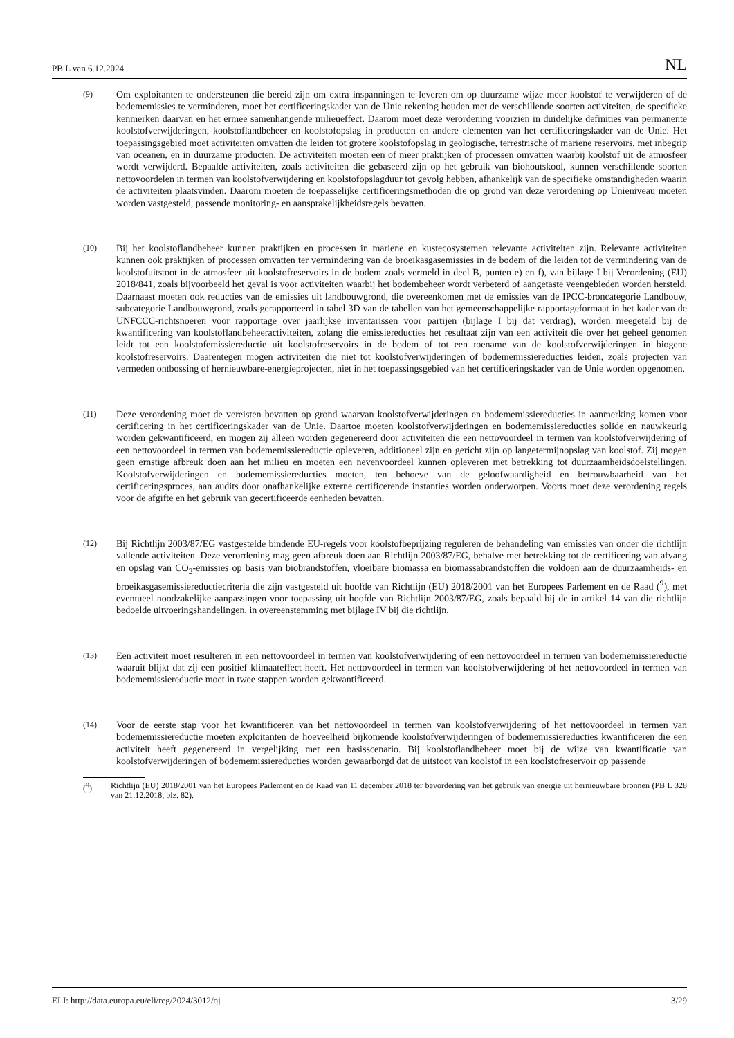PB L van 6.12.2024 NL
(9)
Om exploitanten te ondersteunen die bereid zijn om extra inspanningen te leveren om op duurzame wijze meer koolstof te verwijderen of de bodememissies te verminderen, moet het certificeringskader van de Unie rekening houden met de verschillende soorten activiteiten, de specifieke kenmerken daarvan en het ermee samenhangende milieueffect. Daarom moet deze verordening voorzien in duidelijke definities van permanente koolstofverwijderingen, koolstoflandbeheer en koolstofopslag in producten en andere elementen van het certificeringskader van de Unie. Het toepassingsgebied moet activiteiten omvatten die leiden tot grotere koolstofopslag in geologische, terrestrische of mariene reservoirs, met inbegrip van oceanen, en in duurzame producten. De activiteiten moeten een of meer praktijken of processen omvatten waarbij koolstof uit de atmosfeer wordt verwijderd. Bepaalde activiteiten, zoals activiteiten die gebaseerd zijn op het gebruik van biohoutskool, kunnen verschillende soorten nettovoordelen in termen van koolstofverwijdering en koolstofopslagduur tot gevolg hebben, afhankelijk van de specifieke omstandigheden waarin de activiteiten plaatsvinden. Daarom moeten de toepasselijke certificeringsmethoden die op grond van deze verordening op Unieniveau moeten worden vastgesteld, passende monitoring- en aansprakelijkheidsregels bevatten.
(10)
Bij het koolstoflandbeheer kunnen praktijken en processen in mariene en kustecosystemen relevante activiteiten zijn. Relevante activiteiten kunnen ook praktijken of processen omvatten ter vermindering van de broeikasgasemissies in de bodem of die leiden tot de vermindering van de koolstofuitstoot in de atmosfeer uit koolstofreservoirs in de bodem zoals vermeld in deel B, punten e) en f), van bijlage I bij Verordening (EU) 2018/841, zoals bijvoorbeeld het geval is voor activiteiten waarbij het bodembeheer wordt verbeterd of aangetaste veengebieden worden hersteld. Daarnaast moeten ook reducties van de emissies uit landbouwgrond, die overeenkomen met de emissies van de IPCC-broncategorie Landbouw, subcategorie Landbouwgrond, zoals gerapporteerd in tabel 3D van de tabellen van het gemeenschappelijke rapportageformaat in het kader van de UNFCCC-richtsnoeren voor rapportage over jaarlijkse inventarissen voor partijen (bijlage I bij dat verdrag), worden meegeteld bij de kwantificering van koolstoflandbeheeractiviteiten, zolang die emissiereducties het resultaat zijn van een activiteit die over het geheel genomen leidt tot een koolstofemissiereductie uit koolstofreservoirs in de bodem of tot een toename van de koolstofverwijderingen in biogene koolstofreservoirs. Daarentegen mogen activiteiten die niet tot koolstofverwijderingen of bodememissiereducties leiden, zoals projecten van vermeden ontbossing of hernieuwbare-energieprojecten, niet in het toepassingsgebied van het certificeringskader van de Unie worden opgenomen.
(11)
Deze verordening moet de vereisten bevatten op grond waarvan koolstofverwijderingen en bodememissiereducties in aanmerking komen voor certificering in het certificeringskader van de Unie. Daartoe moeten koolstofverwijderingen en bodememissiereducties solide en nauwkeurig worden gekwantificeerd, en mogen zij alleen worden gegenereerd door activiteiten die een nettovoordeel in termen van koolstofverwijdering of een nettovoordeel in termen van bodememissiereductie opleveren, additioneel zijn en gericht zijn op langetermijnopslag van koolstof. Zij mogen geen ernstige afbreuk doen aan het milieu en moeten een nevenvoordeel kunnen opleveren met betrekking tot duurzaamheidsdoelstellingen. Koolstofverwijderingen en bodememissiereducties moeten, ten behoeve van de geloofwaardigheid en betrouwbaarheid van het certificeringsproces, aan audits door onafhankelijke externe certificerende instanties worden onderworpen. Voorts moet deze verordening regels voor de afgifte en het gebruik van gecertificeerde eenheden bevatten.
(12)
Bij Richtlijn 2003/87/EG vastgestelde bindende EU-regels voor koolstofbeprijzing reguleren de behandeling van emissies van onder die richtlijn vallende activiteiten. Deze verordening mag geen afbreuk doen aan Richtlijn 2003/87/EG, behalve met betrekking tot de certificering van afvang en opslag van CO<sub>2</sub>-emissies op basis van biobrandstoffen, vloeibare biomassa en biomassabrandstoffen die voldoen aan de duurzaamheids- en broeikasgasemissiereductiecriteria die zijn vastgesteld uit hoofde van Richtlijn (EU) 2018/2001 van het Europees Parlement en de Raad (<sup>9</sup>), met eventueel noodzakelijke aanpassingen voor toepassing uit hoofde van Richtlijn 2003/87/EG, zoals bepaald bij de in artikel 14 van die richtlijn bedoelde uitvoeringshandelingen, in overeenstemming met bijlage IV bij die richtlijn.
(13)
Een activiteit moet resulteren in een nettovoordeel in termen van koolstofverwijdering of een nettovoordeel in termen van bodememissiereductie waaruit blijkt dat zij een positief klimaateffect heeft. Het nettovoordeel in termen van koolstofverwijdering of het nettovoordeel in termen van bodememissiereductie moet in twee stappen worden gekwantificeerd.
(14)
Voor de eerste stap voor het kwantificeren van het nettovoordeel in termen van koolstofverwijdering of het nettovoordeel in termen van bodememissiereductie moeten exploitanten de hoeveelheid bijkomende koolstofverwijderingen of bodememissiereducties kwantificeren die een activiteit heeft gegenereerd in vergelijking met een basisscenario. Bij koolstoflandbeheer moet bij de wijze van kwantificatie van koolstofverwijderingen of bodememissiereducties worden gewaarborgd dat de uitstoot van koolstof in een koolstofreservoir op passende
(<sup>9</sup>) Richtlijn (EU) 2018/2001 van het Europees Parlement en de Raad van 11 december 2018 ter bevordering van het gebruik van energie uit hernieuwbare bronnen (PB L 328 van 21.12.2018, blz. 82).
ELI: http://data.europa.eu/eli/reg/2024/3012/oj 3/29